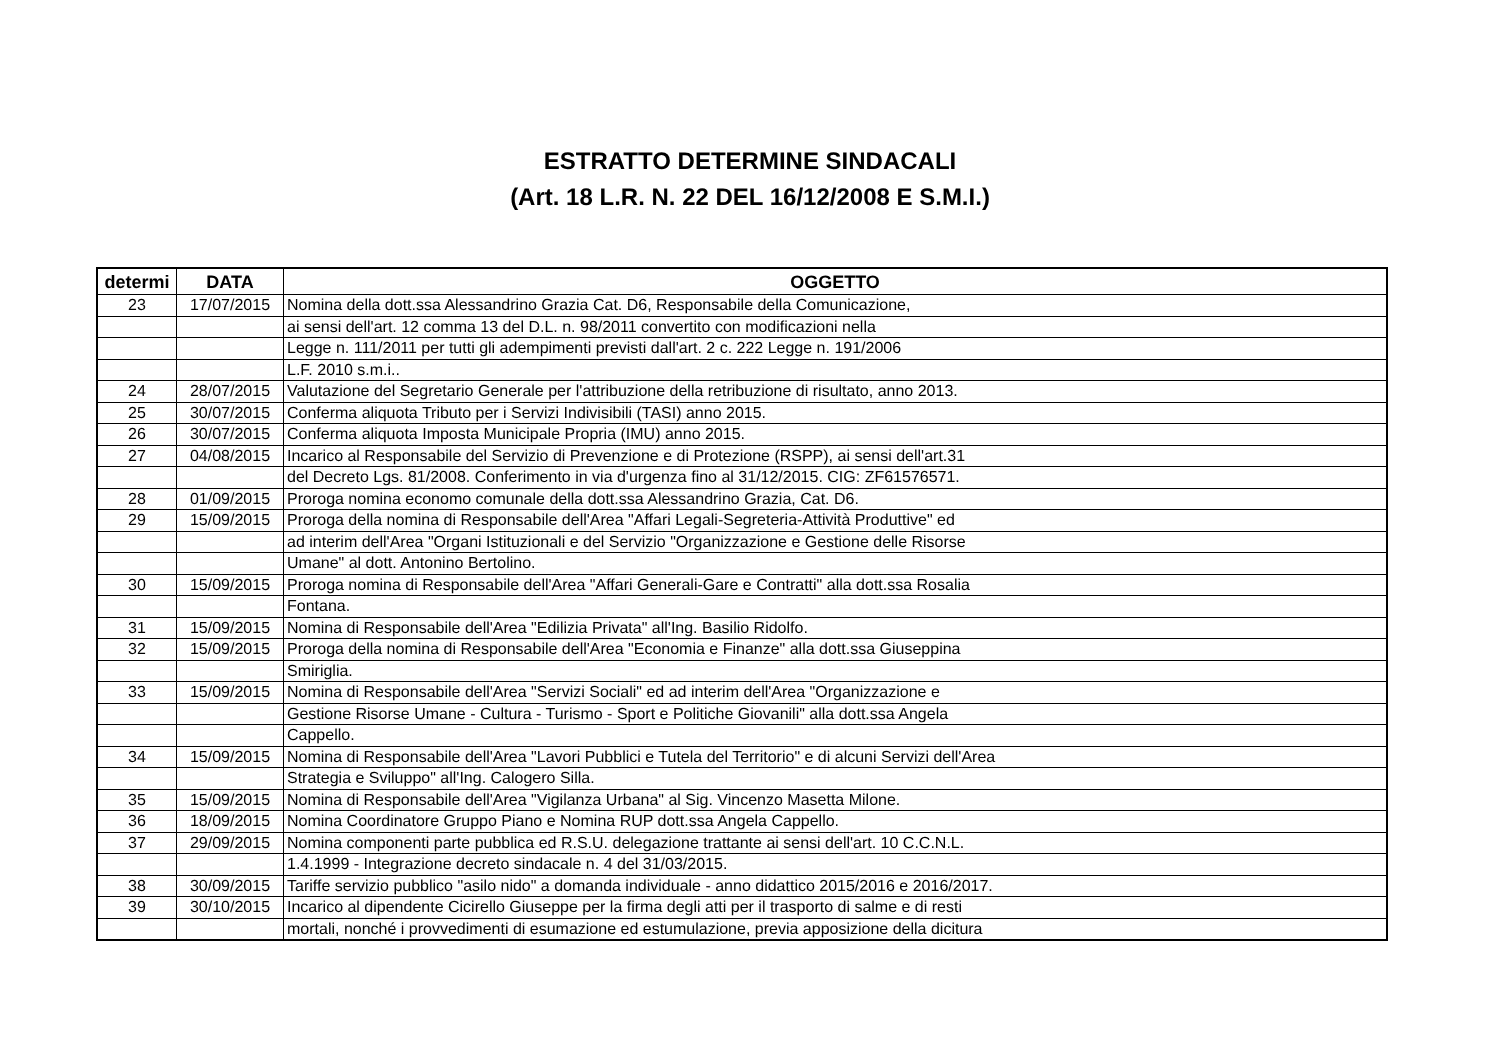ESTRATTO DETERMINE SINDACALI
(Art. 18 L.R. N. 22 DEL 16/12/2008 E S.M.I.)
| determi | DATA | OGGETTO |
| --- | --- | --- |
| 23 | 17/07/2015 | Nomina della dott.ssa Alessandrino Grazia Cat. D6, Responsabile della Comunicazione, |
| | | ai sensi dell'art. 12 comma 13 del D.L. n. 98/2011 convertito con modificazioni nella |
| | | Legge n. 111/2011 per tutti gli adempimenti previsti dall'art. 2 c. 222 Legge n. 191/2006 |
| | | L.F. 2010 s.m.i.. |
| 24 | 28/07/2015 | Valutazione del Segretario Generale per l'attribuzione della retribuzione di risultato, anno 2013. |
| 25 | 30/07/2015 | Conferma aliquota Tributo per i Servizi Indivisibili (TASI) anno 2015. |
| 26 | 30/07/2015 | Conferma aliquota Imposta Municipale Propria (IMU) anno 2015. |
| 27 | 04/08/2015 | Incarico al Responsabile del Servizio di Prevenzione e di Protezione (RSPP), ai sensi dell'art.31 |
| | | del Decreto Lgs. 81/2008. Conferimento in via d'urgenza fino al 31/12/2015. CIG: ZF61576571. |
| 28 | 01/09/2015 | Proroga nomina economo comunale della dott.ssa Alessandrino Grazia, Cat. D6. |
| 29 | 15/09/2015 | Proroga della nomina di Responsabile dell'Area "Affari Legali-Segreteria-Attività Produttive" ed |
| | | ad interim dell'Area "Organi Istituzionali e del Servizio "Organizzazione e Gestione delle Risorse |
| | | Umane" al dott. Antonino Bertolino. |
| 30 | 15/09/2015 | Proroga nomina di Responsabile dell'Area "Affari Generali-Gare e Contratti" alla dott.ssa Rosalia |
| | | Fontana. |
| 31 | 15/09/2015 | Nomina di Responsabile dell'Area "Edilizia Privata" all'Ing. Basilio Ridolfo. |
| 32 | 15/09/2015 | Proroga della nomina di Responsabile dell'Area "Economia e Finanze" alla dott.ssa Giuseppina |
| | | Smiriglia. |
| 33 | 15/09/2015 | Nomina di Responsabile dell'Area "Servizi Sociali" ed ad interim dell'Area "Organizzazione e |
| | | Gestione Risorse Umane - Cultura - Turismo - Sport e Politiche Giovanili" alla dott.ssa Angela |
| | | Cappello. |
| 34 | 15/09/2015 | Nomina di Responsabile dell'Area "Lavori Pubblici e Tutela del Territorio" e di alcuni Servizi dell'Area |
| | | Strategia e Sviluppo" all'Ing. Calogero Silla. |
| 35 | 15/09/2015 | Nomina di Responsabile dell'Area "Vigilanza Urbana" al Sig. Vincenzo Masetta Milone. |
| 36 | 18/09/2015 | Nomina Coordinatore Gruppo Piano e Nomina RUP dott.ssa Angela Cappello. |
| 37 | 29/09/2015 | Nomina componenti parte pubblica ed R.S.U. delegazione trattante ai sensi dell'art. 10 C.C.N.L. |
| | | 1.4.1999 - Integrazione decreto sindacale n. 4 del 31/03/2015. |
| 38 | 30/09/2015 | Tariffe servizio pubblico "asilo nido" a domanda individuale - anno didattico 2015/2016 e 2016/2017. |
| 39 | 30/10/2015 | Incarico al dipendente Cicirello Giuseppe per la firma degli atti per il trasporto di salme e di resti |
| | | mortali, nonché i provvedimenti di esumazione ed estumulazione, previa apposizione della dicitura |